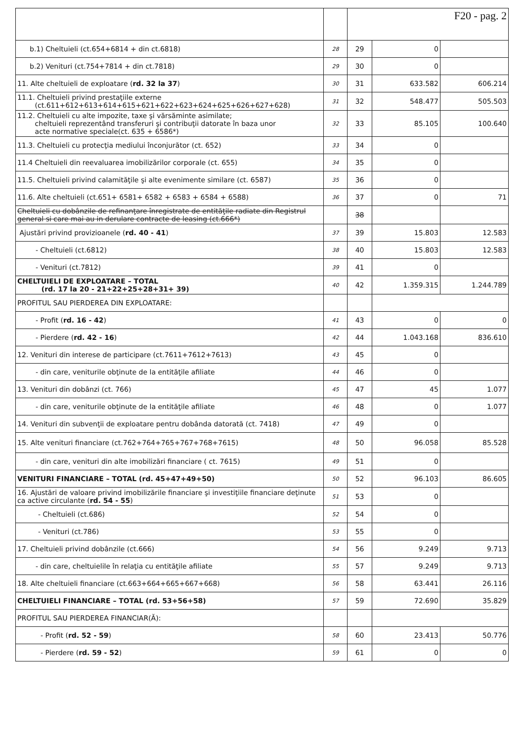| | | F20 - pag. 2 | | |
| b.1) Cheltuieli (ct.654+6814 + din ct.6818) | 28 | 29 | 0 | |
| b.2) Venituri (ct.754+7814 + din ct.7818) | 29 | 30 | 0 | |
| 11. Alte cheltuieli de exploatare ( rd. 32 la 37 ) | 30 | 31 | 633.582 | 606.214 |
| 11.1. Cheltuieli privind prestaţiile externe (ct.611+612+613+614+615+621+622+623+624+625+626+627+628) | 31 | 32 | 548.477 | 505.503 |
| 11.2. Cheltuieli cu alte impozite, taxe şi vărsăminte asimilate; cheltuieli reprezentând transferuri şi contribuţii datorate în baza unor acte normative speciale(ct. 635 + 6586*) | 32 | 33 | 85.105 | 100.640 |
| 11.3. Cheltuieli cu protecţia mediului înconjurător (ct. 652) | 33 | 34 | 0 | |
| 11.4 Cheltuieli din reevaluarea imobilizărilor corporale (ct. 655) | 34 | 35 | 0 | |
| 11.5. Cheltuieli privind calamităţile şi alte evenimente similare (ct. 6587) | 35 | 36 | 0 | |
| 11.6. Alte cheltuieli (ct.651+ 6581+ 6582 + 6583 + 6584 + 6588) | 36 | 37 | 0 | 71 |
| Cheltuieli cu dobânzile de refinanţare înregistrate de entităţile radiate din Registrul general si care mai au in derulare contracte de leasing (ct.666*) | | 38 | | |
| Ajustări privind provizioanele ( rd. 40 - 41 ) | 37 | 39 | 15.803 | 12.583 |
| - Cheltuieli (ct.6812) | 38 | 40 | 15.803 | 12.583 |
| - Venituri (ct.7812) | 39 | 41 | 0 | |
| CHELTUIELI DE EXPLOATARE – TOTAL (rd. 17 la 20 - 21+22+25+28+31+ 39) | 40 | 42 | 1.359.315 | 1.244.789 |
| PROFITUL SAU PIERDEREA DIN EXPLOATARE: | | | | |
| - Profit ( rd. 16 - 42 ) | 41 | 43 | 0 | 0 |
| - Pierdere ( rd. 42 - 16 ) | 42 | 44 | 1.043.168 | 836.610 |
| 12. Venituri din interese de participare (ct.7611+7612+7613) | 43 | 45 | 0 | |
| - din care, veniturile obţinute de la entităţile afiliate | 44 | 46 | 0 | |
| 13. Venituri din dobânzi (ct. 766) | 45 | 47 | 45 | 1.077 |
| - din care, veniturile obţinute de la entităţile afiliate | 46 | 48 | 0 | 1.077 |
| 14. Venituri din subvenţii de exploatare pentru dobânda datorată (ct. 7418) | 47 | 49 | 0 | |
| 15. Alte venituri financiare (ct.762+764+765+767+768+7615) | 48 | 50 | 96.058 | 85.528 |
| - din care, venituri din alte imobilizări financiare ( ct. 7615) | 49 | 51 | 0 | |
| VENITURI FINANCIARE – TOTAL (rd. 45+47+49+50) | 50 | 52 | 96.103 | 86.605 |
| 16. Ajustări de valoare privind imobilizările financiare şi investiţiile financiare deţinute ca active circulante ( rd. 54 - 55 ) | 51 | 53 | 0 | |
| - Cheltuieli (ct.686) | 52 | 54 | 0 | |
| - Venituri (ct.786) | 53 | 55 | 0 | |
| 17. Cheltuieli privind dobânzile (ct.666) | 54 | 56 | 9.249 | 9.713 |
| - din care, cheltuielile în relaţia cu entităţile afiliate | 55 | 57 | 9.249 | 9.713 |
| 18. Alte cheltuieli financiare (ct.663+664+665+667+668) | 56 | 58 | 63.441 | 26.116 |
| CHELTUIELI FINANCIARE – TOTAL (rd. 53+56+58) | 57 | 59 | 72.690 | 35.829 |
| PROFITUL SAU PIERDEREA FINANCIAR(Ă): | | | | |
| - Profit ( rd. 52 - 59 ) | 58 | 60 | 23.413 | 50.776 |
| - Pierdere ( rd. 59 - 52 ) | 59 | 61 | 0 | 0 |